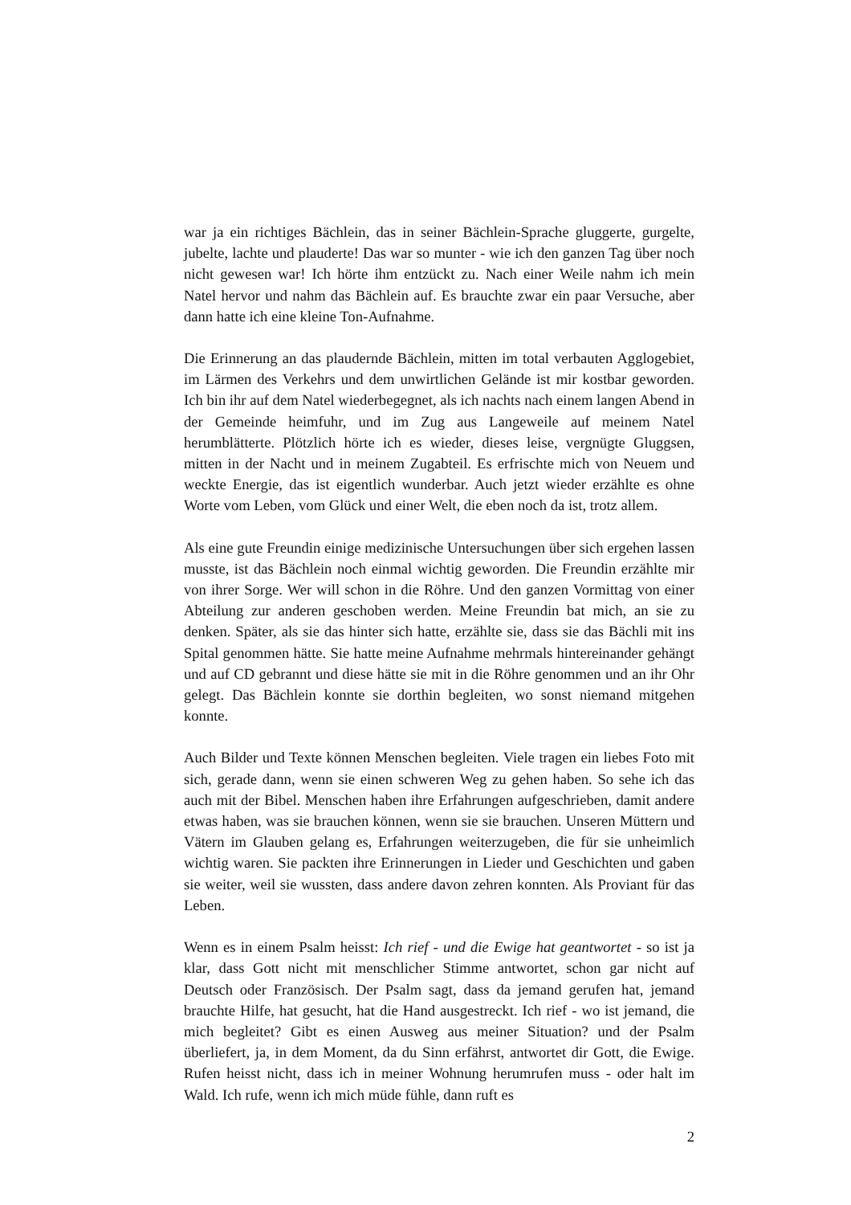war ja ein richtiges Bächlein, das in seiner Bächlein-Sprache gluggerte, gurgelte, jubelte, lachte und plauderte! Das war so munter - wie ich den ganzen Tag über noch nicht gewesen war! Ich hörte ihm entzückt zu. Nach einer Weile nahm ich mein Natel hervor und nahm das Bächlein auf. Es brauchte zwar ein paar Versuche, aber dann hatte ich eine kleine Ton-Aufnahme.
Die Erinnerung an das plaudernde Bächlein, mitten im total verbauten Agglogebiet, im Lärmen des Verkehrs und dem unwirtlichen Gelände ist mir kostbar geworden. Ich bin ihr auf dem Natel wiederbegegnet, als ich nachts nach einem langen Abend in der Gemeinde heimfuhr, und im Zug aus Langeweile auf meinem Natel herumblätterte. Plötzlich hörte ich es wieder, dieses leise, vergnügte Gluggsen, mitten in der Nacht und in meinem Zugabteil. Es erfrischte mich von Neuem und weckte Energie, das ist eigentlich wunderbar. Auch jetzt wieder erzählte es ohne Worte vom Leben, vom Glück und einer Welt, die eben noch da ist, trotz allem.
Als eine gute Freundin einige medizinische Untersuchungen über sich ergehen lassen musste, ist das Bächlein noch einmal wichtig geworden. Die Freundin erzählte mir von ihrer Sorge. Wer will schon in die Röhre. Und den ganzen Vormittag von einer Abteilung zur anderen geschoben werden. Meine Freundin bat mich, an sie zu denken. Später, als sie das hinter sich hatte, erzählte sie, dass sie das Bächli mit ins Spital genommen hätte. Sie hatte meine Aufnahme mehrmals hintereinander gehängt und auf CD gebrannt und diese hätte sie mit in die Röhre genommen und an ihr Ohr gelegt. Das Bächlein konnte sie dorthin begleiten, wo sonst niemand mitgehen konnte.
Auch Bilder und Texte können Menschen begleiten. Viele tragen ein liebes Foto mit sich, gerade dann, wenn sie einen schweren Weg zu gehen haben. So sehe ich das auch mit der Bibel. Menschen haben ihre Erfahrungen aufgeschrieben, damit andere etwas haben, was sie brauchen können, wenn sie sie brauchen. Unseren Müttern und Vätern im Glauben gelang es, Erfahrungen weiterzugeben, die für sie unheimlich wichtig waren. Sie packten ihre Erinnerungen in Lieder und Geschichten und gaben sie weiter, weil sie wussten, dass andere davon zehren konnten. Als Proviant für das Leben.
Wenn es in einem Psalm heisst: Ich rief - und die Ewige hat geantwortet - so ist ja klar, dass Gott nicht mit menschlicher Stimme antwortet, schon gar nicht auf Deutsch oder Französisch. Der Psalm sagt, dass da jemand gerufen hat, jemand brauchte Hilfe, hat gesucht, hat die Hand ausgestreckt. Ich rief - wo ist jemand, die mich begleitet? Gibt es einen Ausweg aus meiner Situation? und der Psalm überliefert, ja, in dem Moment, da du Sinn erfährst, antwortet dir Gott, die Ewige. Rufen heisst nicht, dass ich in meiner Wohnung herumrufen muss - oder halt im Wald. Ich rufe, wenn ich mich müde fühle, dann ruft es
2